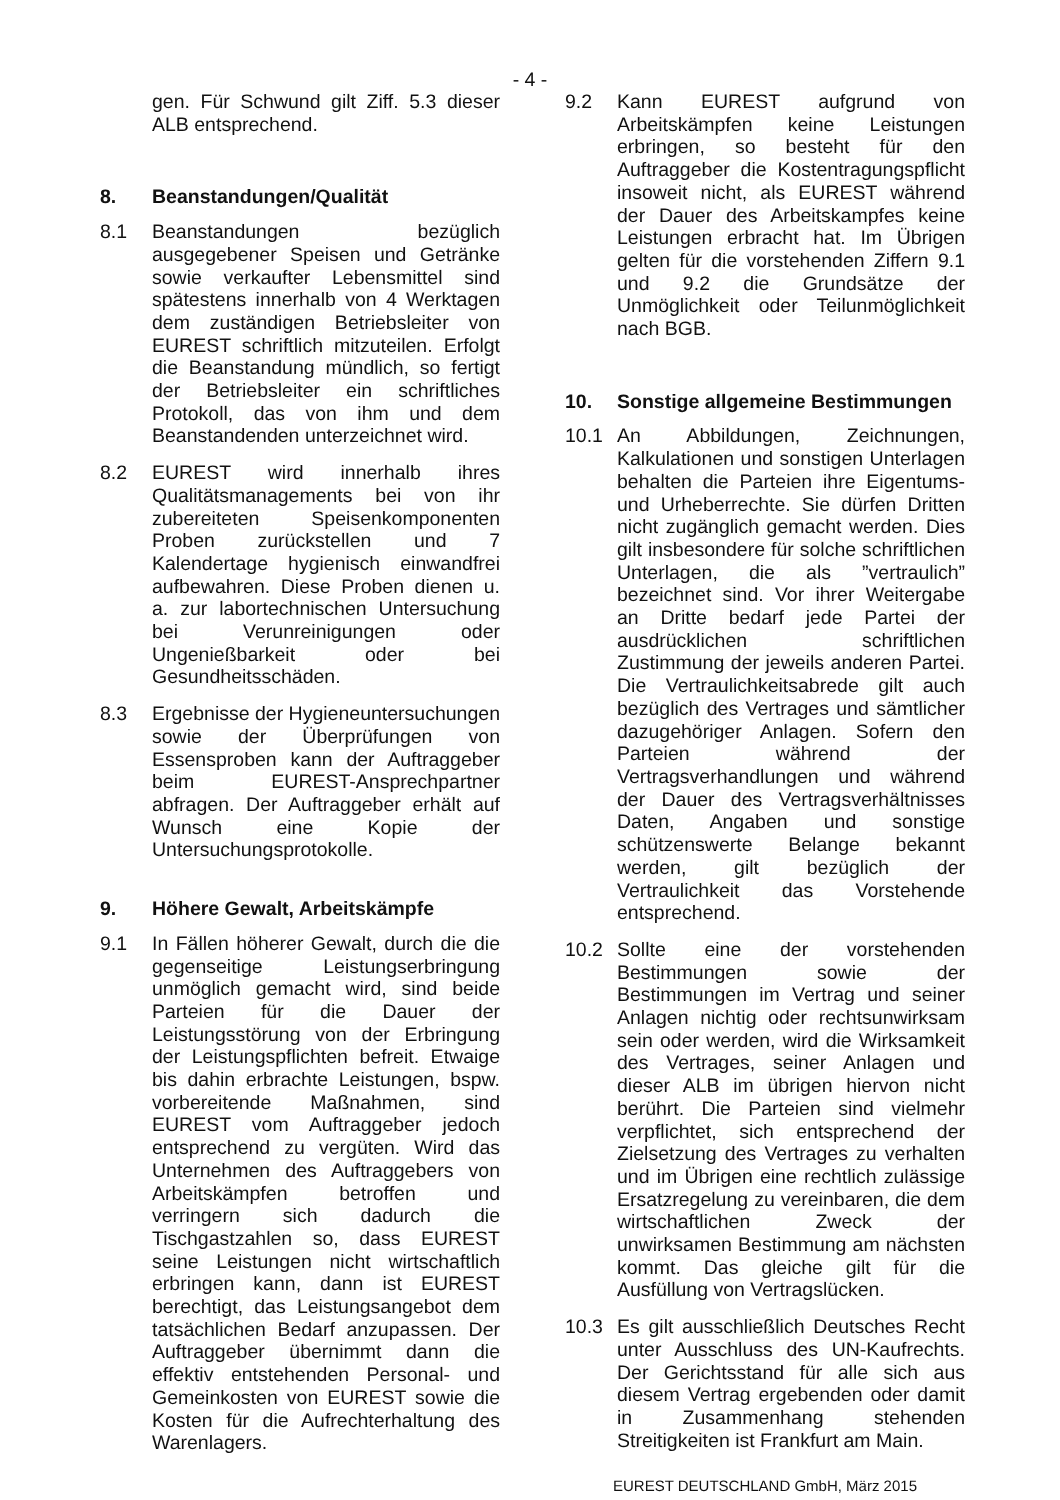- 4 -
gen. Für Schwund gilt Ziff. 5.3 dieser ALB entsprechend.
8. Beanstandungen/Qualität
8.1 Beanstandungen bezüglich ausgegebener Speisen und Getränke sowie verkaufter Lebensmittel sind spätestens innerhalb von 4 Werktagen dem zuständigen Betriebsleiter von EUREST schriftlich mitzuteilen. Erfolgt die Beanstandung mündlich, so fertigt der Betriebsleiter ein schriftliches Protokoll, das von ihm und dem Beanstandenden unterzeichnet wird.
8.2 EUREST wird innerhalb ihres Qualitätsmanagements bei von ihr zubereiteten Speisenkomponenten Proben zurückstellen und 7 Kalendertage hygienisch einwandfrei aufbewahren. Diese Proben dienen u. a. zur labortechnischen Untersuchung bei Verunreinigungen oder Ungenießbarkeit oder bei Gesundheitsschäden.
8.3 Ergebnisse der Hygieneuntersuchungen sowie der Überprüfungen von Essensproben kann der Auftraggeber beim EUREST-Ansprechpartner abfragen. Der Auftraggeber erhält auf Wunsch eine Kopie der Untersuchungsprotokolle.
9. Höhere Gewalt, Arbeitskämpfe
9.1 In Fällen höherer Gewalt, durch die die gegenseitige Leistungserbringung unmöglich gemacht wird, sind beide Parteien für die Dauer der Leistungsstörung von der Erbringung der Leistungspflichten befreit. Etwaige bis dahin erbrachte Leistungen, bspw. vorbereitende Maßnahmen, sind EUREST vom Auftraggeber jedoch entsprechend zu vergüten. Wird das Unternehmen des Auftraggebers von Arbeitskämpfen betroffen und verringern sich dadurch die Tischgastzahlen so, dass EUREST seine Leistungen nicht wirtschaftlich erbringen kann, dann ist EUREST berechtigt, das Leistungsangebot dem tatsächlichen Bedarf anzupassen. Der Auftraggeber übernimmt dann die effektiv entstehenden Personal- und Gemeinkosten von EUREST sowie die Kosten für die Aufrechterhaltung des Warenlagers.
9.2 Kann EUREST aufgrund von Arbeitskämpfen keine Leistungen erbringen, so besteht für den Auftraggeber die Kostentragungspflicht insoweit nicht, als EUREST während der Dauer des Arbeitskampfes keine Leistungen erbracht hat. Im Übrigen gelten für die vorstehenden Ziffern 9.1 und 9.2 die Grundsätze der Unmöglichkeit oder Teilunmöglichkeit nach BGB.
10. Sonstige allgemeine Bestimmungen
10.1 An Abbildungen, Zeichnungen, Kalkulationen und sonstigen Unterlagen behalten die Parteien ihre Eigentums- und Urheberrechte. Sie dürfen Dritten nicht zugänglich gemacht werden. Dies gilt insbesondere für solche schriftlichen Unterlagen, die als ”vertraulich” bezeichnet sind. Vor ihrer Weitergabe an Dritte bedarf jede Partei der ausdrücklichen schriftlichen Zustimmung der jeweils anderen Partei. Die Vertraulichkeitsabrede gilt auch bezüglich des Vertrages und sämtlicher dazugehöriger Anlagen. Sofern den Parteien während der Vertragsverhandlungen und während der Dauer des Vertragsverhältnisses Daten, Angaben und sonstige schützenswerte Belange bekannt werden, gilt bezüglich der Vertraulichkeit das Vorstehende entsprechend.
10.2 Sollte eine der vorstehenden Bestimmungen sowie der Bestimmungen im Vertrag und seiner Anlagen nichtig oder rechtsunwirksam sein oder werden, wird die Wirksamkeit des Vertrages, seiner Anlagen und dieser ALB im übrigen hiervon nicht berührt. Die Parteien sind vielmehr verpflichtet, sich entsprechend der Zielsetzung des Vertrages zu verhalten und im Übrigen eine rechtlich zulässige Ersatzregelung zu vereinbaren, die dem wirtschaftlichen Zweck der unwirksamen Bestimmung am nächsten kommt. Das gleiche gilt für die Ausfüllung von Vertragslücken.
10.3 Es gilt ausschließlich Deutsches Recht unter Ausschluss des UN-Kaufrechts. Der Gerichtsstand für alle sich aus diesem Vertrag ergebenden oder damit in Zusammenhang stehenden Streitigkeiten ist Frankfurt am Main.
EUREST DEUTSCHLAND GmbH, März 2015